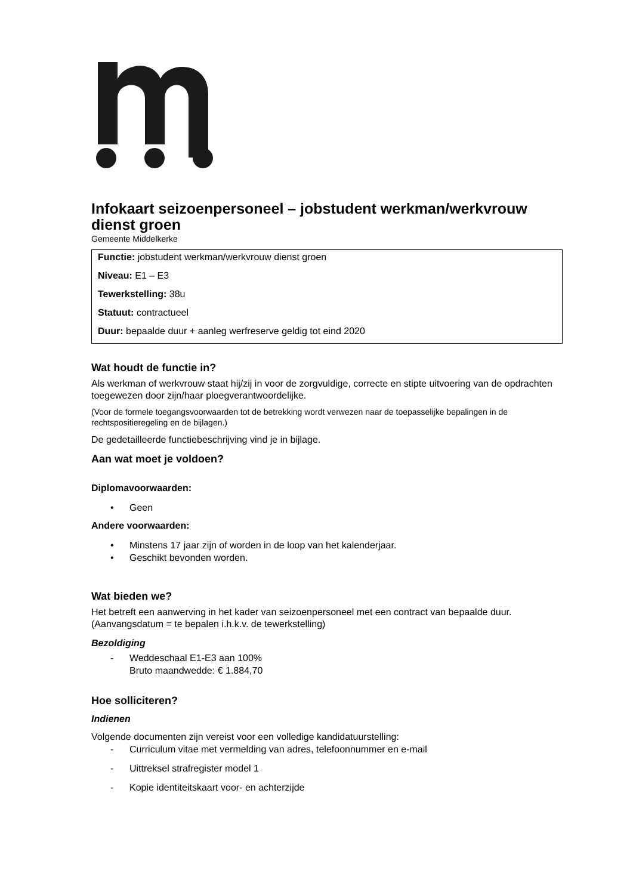Infokaart seizoenpersoneel – jobstudent werkman/werkvrouw dienst groen
Gemeente Middelkerke
Functie: jobstudent werkman/werkvrouw dienst groen
Niveau: E1 – E3
Tewerkstelling: 38u
Statuut: contractueel
Duur: bepaalde duur + aanleg werfreserve geldig tot eind 2020
Wat houdt de functie in?
Als werkman of werkvrouw staat hij/zij in voor de zorgvuldige, correcte en stipte uitvoering van de opdrachten toegewezen door zijn/haar ploegverantwoordelijke.
(Voor de formele toegangsvoorwaarden tot de betrekking wordt verwezen naar de toepasselijke bepalingen in de rechtspositieregeling en de bijlagen.)
De gedetailleerde functiebeschrijving vind je in bijlage.
Aan wat moet je voldoen?
Diplomavoorwaarden:
• Geen
Andere voorwaarden:
• Minstens 17 jaar zijn of worden in de loop van het kalenderjaar.
• Geschikt bevonden worden.
Wat bieden we?
Het betreft een aanwerving in het kader van seizoenpersoneel met een contract van bepaalde duur.
(Aanvangsdatum = te bepalen i.h.k.v. de tewerkstelling)
Bezoldiging
- Weddeschaal E1-E3 aan 100%
Bruto maandwedde: € 1.884,70
Hoe solliciteren?
Indienen
Volgende documenten zijn vereist voor een volledige kandidatuurstelling:
- Curriculum vitae met vermelding van adres, telefoonnummer en e-mail
- Uittreksel strafregister model 1
- Kopie identiteitskaart voor- en achterzijde